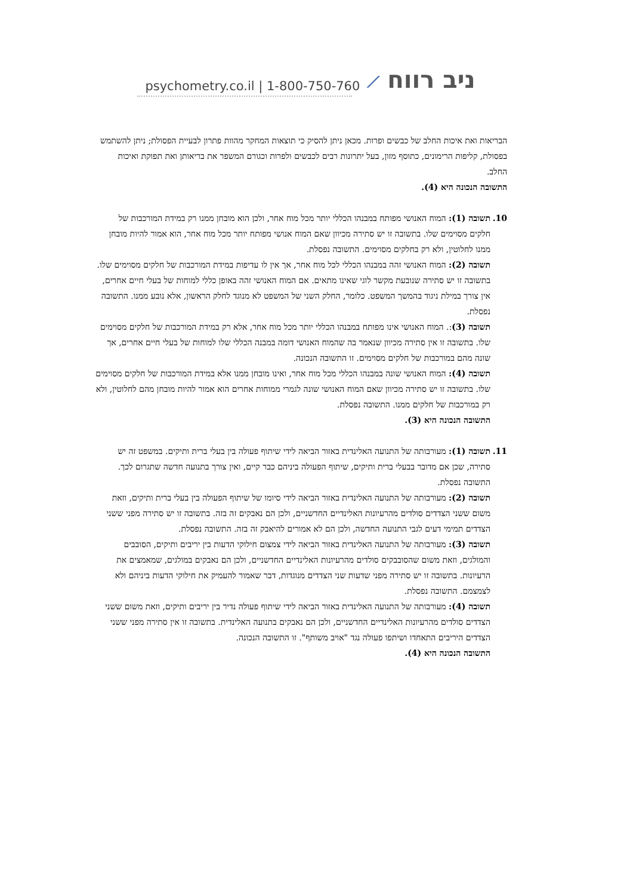psychometry.co.il | 1-800-750-760 ⟋ ניב רווח
הבריאות ואת איכות החלב של כבשים ופרות. מכאן ניתן להסיק כי תוצאות המחקר מהוות פתרון לבעיית הפסולת; ניתן להשתמש בפסולת, קליפות הרימונים, כתוסף מזון, בעל יתרונות רבים לכבשים ולפרות וכגורם המשפר את בריאותן ואת תפוקת ואיכות החלב.
התשובה הנכונה היא (4).
10. תשובה (1): המוח האנושי מפותח במבנהו הכללי יותר מכל מוח אחר, ולכן הוא מובחן ממנו רק במידת המורכבות של חלקים מסוימים שלו. בתשובה זו יש סתירה מכיוון שאם המוח אנושי מפותח יותר מכל מוח אחר, הוא אמור להיות מובחן ממנו לחלוטין, ולא רק בחלקים מסוימים. התשובה נפסלת.
תשובה (2): המוח האנושי זהה במבנהו הכללי לכל מוח אחר, אך אין לו עדיפות במידת המורכבות של חלקים מסוימים שלו. בתשובה זו יש סתירה שנובעת מקשר לוגי שאינו מתאים. אם המוח האנושי זהה באופן כללי למוחות של בעלי חיים אחרים, אין צורך במילת ניגוד בהמשך המשפט. כלומר, החלק השני של המשפט לא מנוגד לחלק הראשון, אלא נובע ממנו. התשובה נפסלת.
תשובה (3):. המוח האנושי אינו מפותח במבנהו הכללי יותר מכל מוח אחר, אלא רק במידת המורכבות של חלקים מסוימים שלו. בתשובה זו אין סתירה מכיוון שנאמר בה שהמוח האנושי דומה במבנה הכללי שלו למוחות של בעלי חיים אחרים, אך שונה מהם במורכבות של חלקים מסוימים. זו התשובה הנכונה.
תשובה (4): המוח האנושי שונה במבנהו הכללי מכל מוח אחר, ואינו מובחן ממנו אלא במידת המורכבות של חלקים מסוימים שלו. בתשובה זו יש סתירה מכיוון שאם המוח האנושי שונה לגמרי ממוחות אחרים הוא אמור להיות מובחן מהם לחלוטין, ולא רק במורכבות של חלקים ממנו. התשובה נפסלת.
התשובה הנכונה היא (3).
11. תשובה (1): מעורבותה של התנועה האלינדית באזור הביאה לידי שיתוף פעולה בין בעלי ברית ותיקים. במשפט זה יש סתירה, שכן אם מדובר בבעלי ברית ותיקים, שיתוף הפעולה ביניהם כבר קיים, ואין צורך בתנועה חדשה שתגרום לכך. התשובה נפסלת.
תשובה (2): מעורבותה של התנועה האלינדית באזור הביאה לידי סיומו של שיתוף הפעולה בין בעלי ברית ותיקים, וזאת משום ששני הצדדים סולדים מהרעיונות האלינדיים החדשניים, ולכן הם נאבקים זה בזה. בתשובה זו יש סתירה מפני ששני הצדדים תמימי דעים לגבי התנועה החדשה, ולכן הם לא אמורים להיאבק זה בזה. התשובה נפסלת.
תשובה (3): מעורבותה של התנועה האלינדית באזור הביאה לידי צמצום חילוקי הדעות בין יריבים ותיקים, הסובבים והמולגים, וזאת משום שהסובבקים סולדים מהרעיונות האלינדיים החדשניים, ולכן הם נאבקים במולגים, שמאמצים את הרעיונות. בתשובה זו יש סתירה מפני שדעות שני הצדדים מנוגדות, דבר שאמור להעמיק את חילוקי הדעות ביניהם ולא לצמצמם. התשובה נפסלת.
תשובה (4): מעורבותה של התנועה האלינדית באזור הביאה לידי שיתוף פעולה נדיר בין יריבים ותיקים, וזאת משום ששני הצדדים סולדים מהרעיונות האלינדיים החדשניים, ולכן הם נאבקים בתנועה האלינדית. בתשובה זו אין סתירה מפני ששני הצדדים היריבים התאחדו ושיתפו פעולה נגד "אויב משותף". זו התשובה הנכונה.
התשובה הנכונה היא (4).